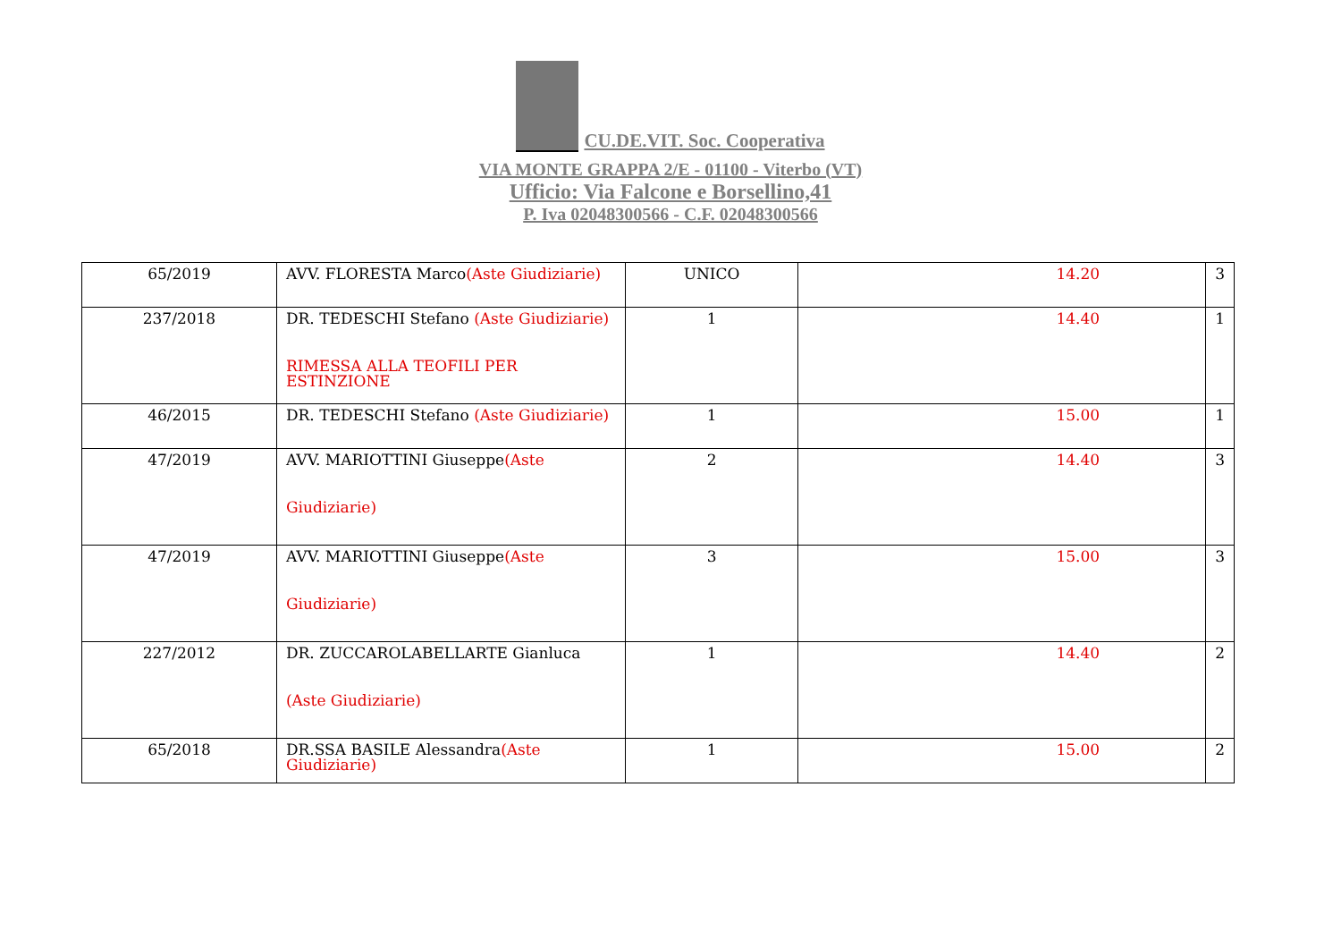CU.DE.VIT. Soc. Cooperativa
VIA MONTE GRAPPA 2/E - 01100 - Viterbo (VT)
Ufficio: Via Falcone e Borsellino,41
P. Iva 02048300566 - C.F. 02048300566
| 65/2019 | AVV. FLORESTA Marco (Aste Giudiziarie) | UNICO | 14.20 | 3 |
| 237/2018 | DR. TEDESCHI Stefano (Aste Giudiziarie) RIMESSA ALLA TEOFILI PER ESTINZIONE | 1 | 14.40 | 1 |
| 46/2015 | DR. TEDESCHI Stefano (Aste Giudiziarie) | 1 | 15.00 | 1 |
| 47/2019 | AVV. MARIOTTINI Giuseppe (Aste Giudiziarie) | 2 | 14.40 | 3 |
| 47/2019 | AVV. MARIOTTINI Giuseppe (Aste Giudiziarie) | 3 | 15.00 | 3 |
| 227/2012 | DR. ZUCCAROLABELLARTE Gianluca (Aste Giudiziarie) | 1 | 14.40 | 2 |
| 65/2018 | DR.SSA BASILE Alessandra (Aste Giudiziarie) | 1 | 15.00 | 2 |